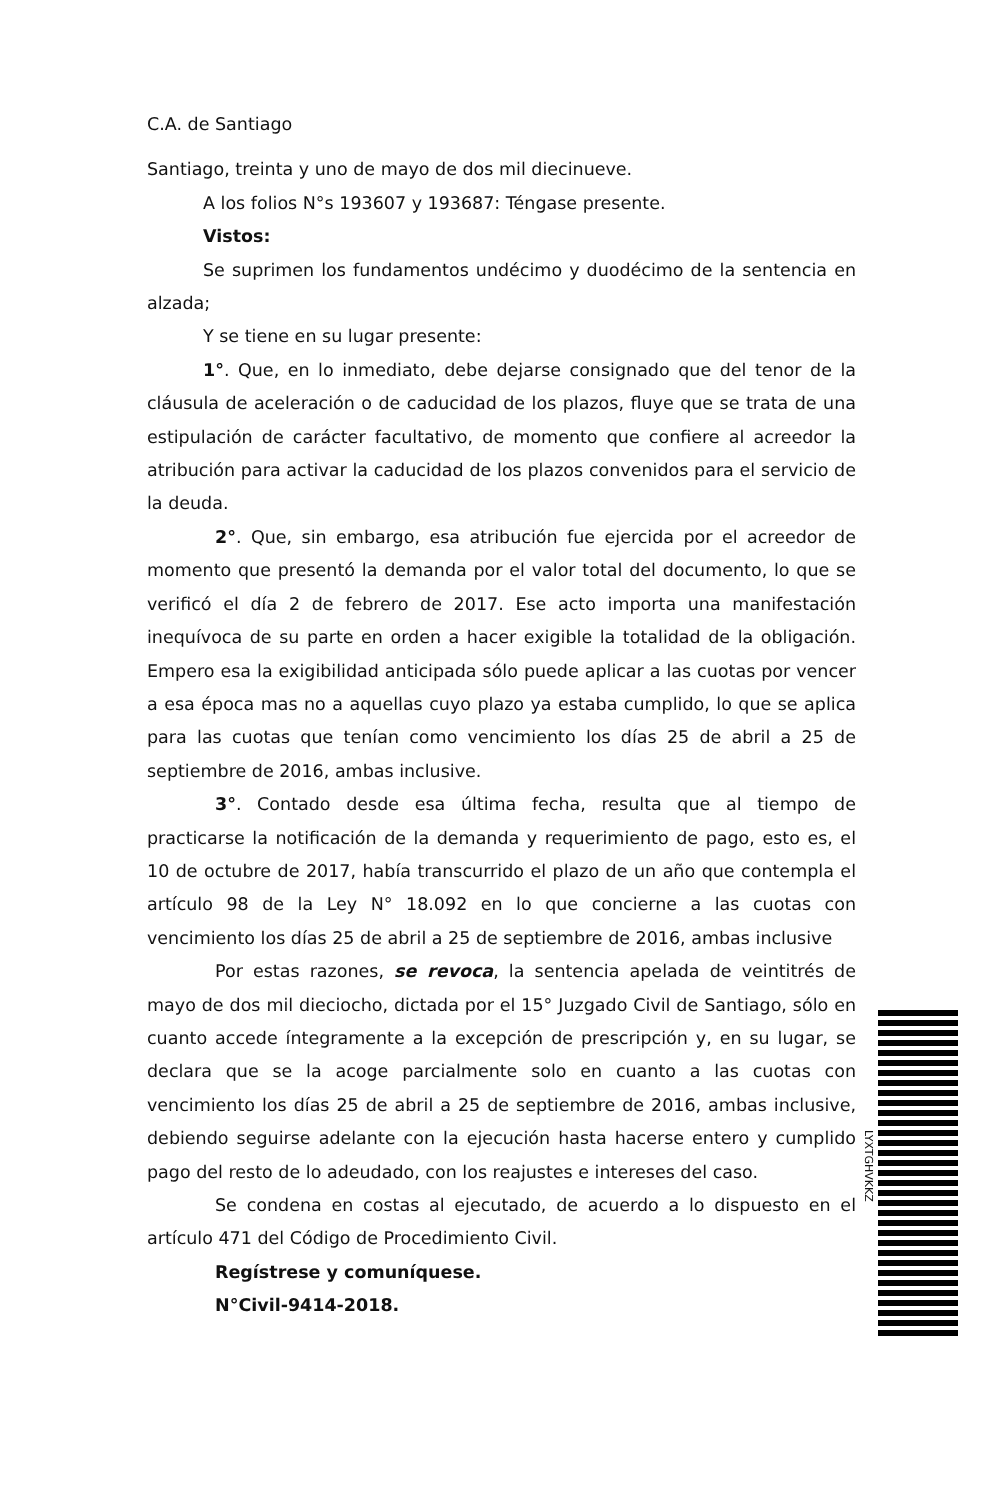C.A. de Santiago
Santiago, treinta y uno de mayo de dos mil diecinueve.
A los folios N°s 193607 y 193687: Téngase presente.
Vistos:
Se suprimen los fundamentos undécimo y duodécimo de la sentencia en alzada;
Y se tiene en su lugar presente:
1°. Que, en lo inmediato, debe dejarse consignado que del tenor de la cláusula de aceleración o de caducidad de los plazos, fluye que se trata de una estipulación de carácter facultativo, de momento que confiere al acreedor la atribución para activar la caducidad de los plazos convenidos para el servicio de la deuda.
2°. Que, sin embargo, esa atribución fue ejercida por el acreedor de momento que presentó la demanda por el valor total del documento, lo que se verificó el día 2 de febrero de 2017. Ese acto importa una manifestación inequívoca de su parte en orden a hacer exigible la totalidad de la obligación. Empero esa la exigibilidad anticipada sólo puede aplicar a las cuotas por vencer a esa época mas no a aquellas cuyo plazo ya estaba cumplido, lo que se aplica para las cuotas que tenían como vencimiento los días 25 de abril a 25 de septiembre de 2016, ambas inclusive.
3°. Contado desde esa última fecha, resulta que al tiempo de practicarse la notificación de la demanda y requerimiento de pago, esto es, el 10 de octubre de 2017, había transcurrido el plazo de un año que contempla el artículo 98 de la Ley N° 18.092 en lo que concierne a las cuotas con vencimiento los días 25 de abril a 25 de septiembre de 2016, ambas inclusive
Por estas razones, se revoca, la sentencia apelada de veintitrés de mayo de dos mil dieciocho, dictada por el 15° Juzgado Civil de Santiago, sólo en cuanto accede íntegramente a la excepción de prescripción y, en su lugar, se declara que se la acoge parcialmente solo en cuanto a las cuotas con vencimiento los días 25 de abril a 25 de septiembre de 2016, ambas inclusive, debiendo seguirse adelante con la ejecución hasta hacerse entero y cumplido pago del resto de lo adeudado, con los reajustes e intereses del caso.
Se condena en costas al ejecutado, de acuerdo a lo dispuesto en el artículo 471 del Código de Procedimiento Civil.
Regístrese y comuníquese.
N°Civil-9414-2018.
LYXTGHVKKZ